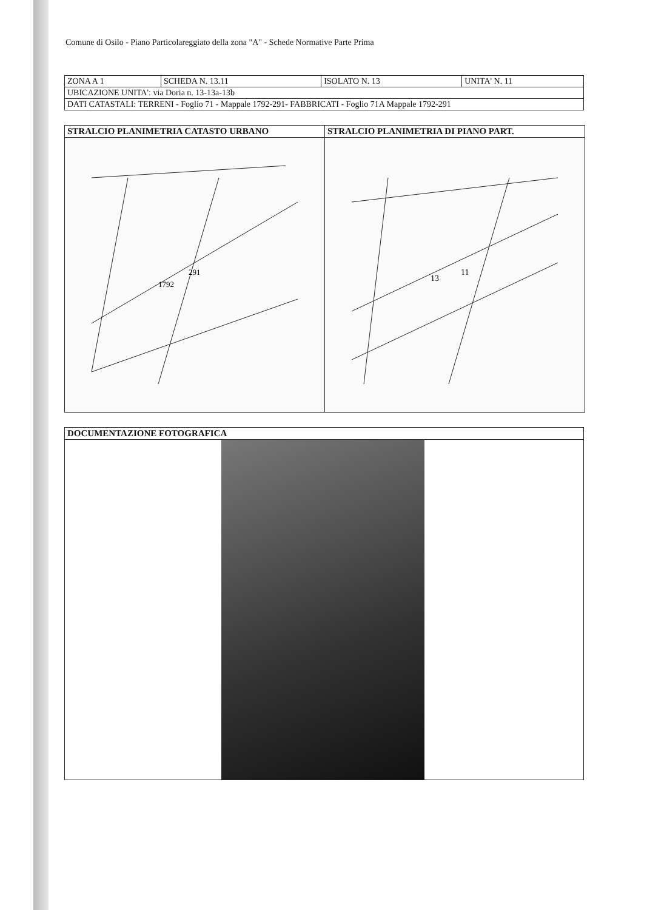Comune di Osilo - Piano Particolareggiato della zona "A" - Schede Normative Parte Prima
| ZONA A 1 | SCHEDA N. 13.11 | ISOLATO N. 13 | UNITA' N. 11 |
| UBICAZIONE UNITA': via Doria n. 13-13a-13b | | | |
| DATI CATASTALI: TERRENI - Foglio 71 - Mappale 1792-291- FABBRICATI - Foglio 71A Mappale 1792-291 | | | |
| STRALCIO PLANIMETRIA CATASTO URBANO | STRALCIO PLANIMETRIA DI PIANO PART. |
| --- | --- |
| 291 1792 | 13 11 |
| DOCUMENTAZIONE FOTOGRAFICA |
| --- |